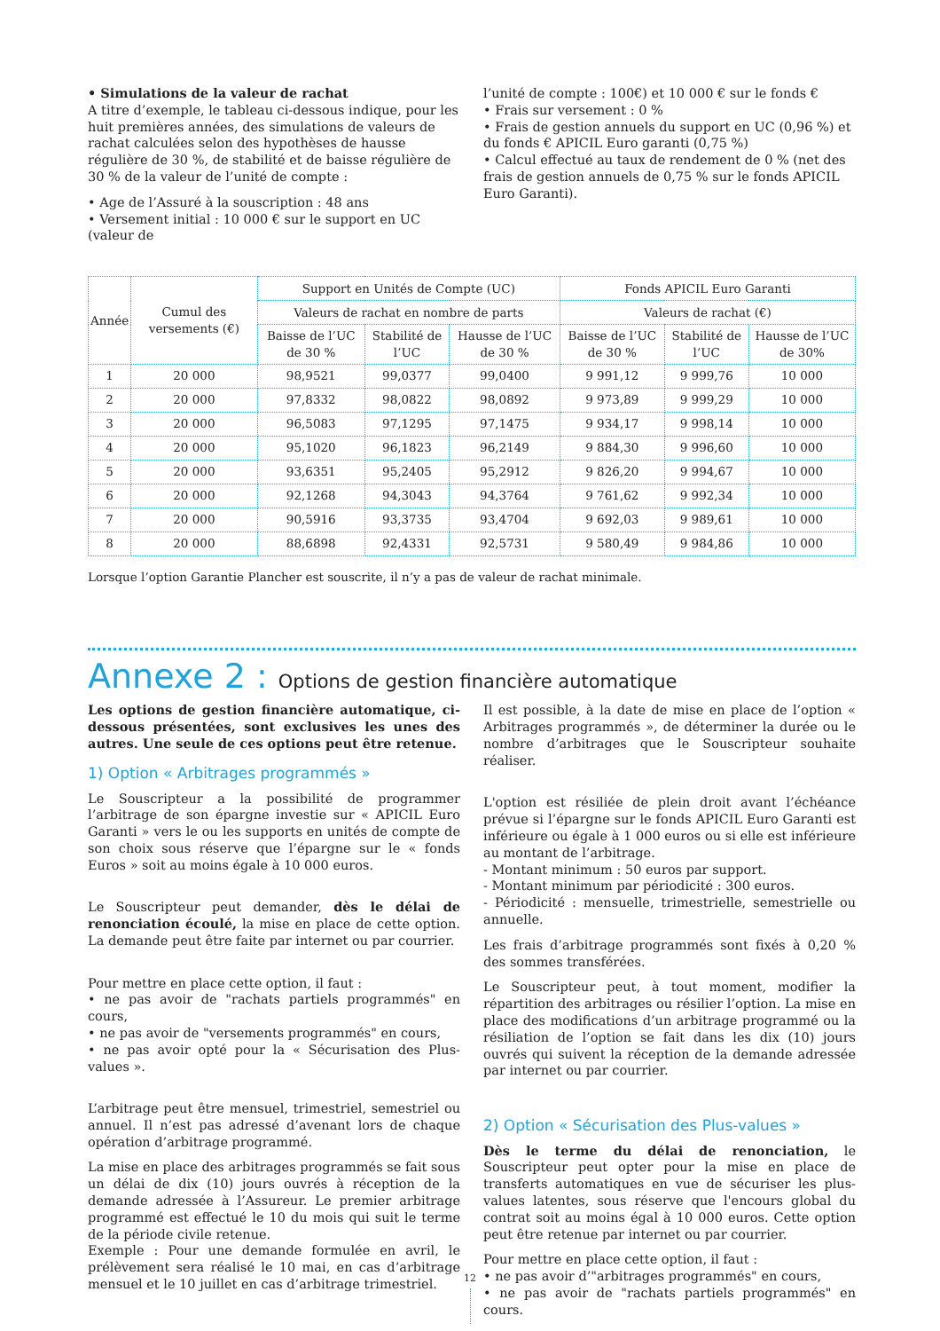• Simulations de la valeur de rachat
A titre d’exemple, le tableau ci-dessous indique, pour les huit premières années, des simulations de valeurs de rachat calculées selon des hypothèses de hausse régulière de 30 %, de stabilité et de baisse régulière de 30 % de la valeur de l’unité de compte :
• Age de l’Assuré à la souscription : 48 ans
• Versement initial : 10 000 € sur le support en UC (valeur de
l’unité de compte : 100€) et 10 000 € sur le fonds €
• Frais sur versement : 0 %
• Frais de gestion annuels du support en UC (0,96 %) et du fonds € APICIL Euro garanti (0,75 %)
• Calcul effectué au taux de rendement de 0 % (net des frais de gestion annuels de 0,75 % sur le fonds APICIL Euro Garanti).
| Année | Cumul des versements (€) | Support en Unités de Compte (UC) | | | Fonds APICIL Euro Garanti | | |
| --- | --- | --- | --- | --- | --- | --- | --- |
| | | Valeurs de rachat en nombre de parts | | | Valeurs de rachat (€) | | |
| | | Baisse de l’UC de 30 % | Stabilité de l’UC | Hausse de l’UC de 30 % | Baisse de l’UC de 30 % | Stabilité de l’UC | Hausse de l’UC de 30% |
| 1 | 20 000 | 98,9521 | 99,0377 | 99,0400 | 9 991,12 | 9 999,76 | 10 000 |
| 2 | 20 000 | 97,8332 | 98,0822 | 98,0892 | 9 973,89 | 9 999,29 | 10 000 |
| 3 | 20 000 | 96,5083 | 97,1295 | 97,1475 | 9 934,17 | 9 998,14 | 10 000 |
| 4 | 20 000 | 95,1020 | 96,1823 | 96,2149 | 9 884,30 | 9 996,60 | 10 000 |
| 5 | 20 000 | 93,6351 | 95,2405 | 95,2912 | 9 826,20 | 9 994,67 | 10 000 |
| 6 | 20 000 | 92,1268 | 94,3043 | 94,3764 | 9 761,62 | 9 992,34 | 10 000 |
| 7 | 20 000 | 90,5916 | 93,3735 | 93,4704 | 9 692,03 | 9 989,61 | 10 000 |
| 8 | 20 000 | 88,6898 | 92,4331 | 92,5731 | 9 580,49 | 9 984,86 | 10 000 |
Lorsque l’option Garantie Plancher est souscrite, il n’y a pas de valeur de rachat minimale.
Annexe 2 : Options de gestion financière automatique
Les options de gestion financière automatique, ci-dessous présentées, sont exclusives les unes des autres. Une seule de ces options peut être retenue.
1) Option « Arbitrages programmés »
Le Souscripteur a la possibilité de programmer l’arbitrage de son épargne investie sur « APICIL Euro Garanti » vers le ou les supports en unités de compte de son choix sous réserve que l’épargne sur le « fonds Euros » soit au moins égale à 10 000 euros.
Le Souscripteur peut demander, dès le délai de renonciation écoulé, la mise en place de cette option. La demande peut être faite par internet ou par courrier.
Pour mettre en place cette option, il faut :
• ne pas avoir de "rachats partiels programmés" en cours,
• ne pas avoir de "versements programmés" en cours,
• ne pas avoir opté pour la « Sécurisation des Plus-values ».
L’arbitrage peut être mensuel, trimestriel, semestriel ou annuel. Il n’est pas adressé d’avenant lors de chaque opération d’arbitrage programmé.
La mise en place des arbitrages programmés se fait sous un délai de dix (10) jours ouvrés à réception de la demande adressée à l’Assureur. Le premier arbitrage programmé est effectué le 10 du mois qui suit le terme de la période civile retenue.
Exemple : Pour une demande formulée en avril, le prélèvement sera réalisé le 10 mai, en cas d’arbitrage mensuel et le 10 juillet en cas d’arbitrage trimestriel.
Il est possible, à la date de mise en place de l’option « Arbitrages programmés », de déterminer la durée ou le nombre d’arbitrages que le Souscripteur souhaite réaliser.
L'option est résiliée de plein droit avant l’échéance prévue si l’épargne sur le fonds APICIL Euro Garanti est inférieure ou égale à 1 000 euros ou si elle est inférieure au montant de l’arbitrage.
- Montant minimum : 50 euros par support.
- Montant minimum par périodicité : 300 euros.
- Périodicité : mensuelle, trimestrielle, semestrielle ou annuelle.
Les frais d’arbitrage programmés sont fixés à 0,20 % des sommes transférées.
Le Souscripteur peut, à tout moment, modifier la répartition des arbitrages ou résilier l’option. La mise en place des modifications d’un arbitrage programmé ou la résiliation de l’option se fait dans les dix (10) jours ouvrés qui suivent la réception de la demande adressée par internet ou par courrier.
2) Option « Sécurisation des Plus-values »
Dès le terme du délai de renonciation, le Souscripteur peut opter pour la mise en place de transferts automatiques en vue de sécuriser les plus-values latentes, sous réserve que l'encours global du contrat soit au moins égal à 10 000 euros. Cette option peut être retenue par internet ou par courrier.
Pour mettre en place cette option, il faut :
• ne pas avoir d’"arbitrages programmés" en cours,
• ne pas avoir de "rachats partiels programmés" en cours.
12